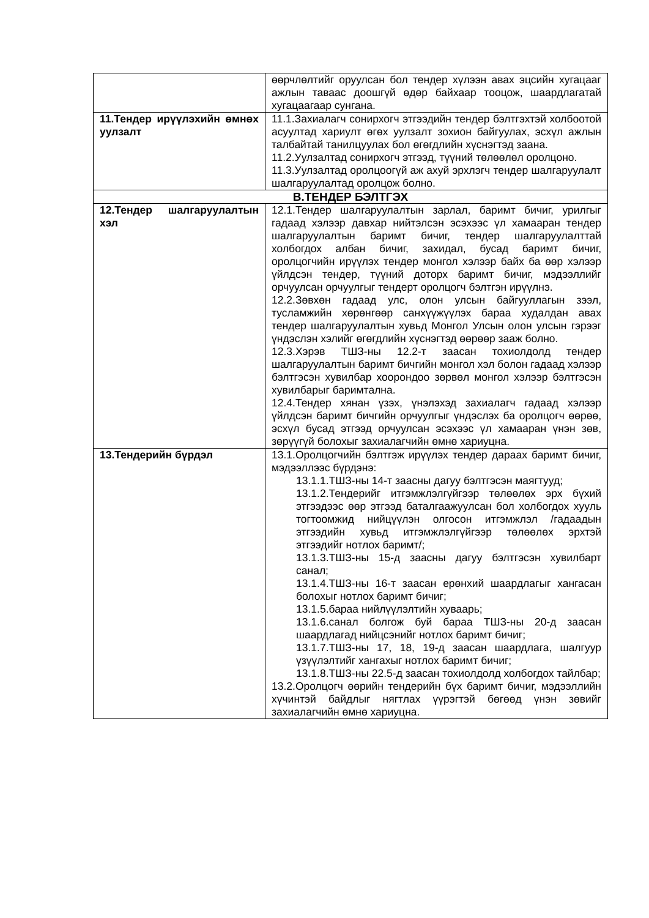| | өөрчлөлтийг оруулсан бол тендер хүлээн авах эцсийн хугацааг ажлын таваас доошгүй өдөр байхаар тооцож, шаардлагатай хугацаагаар сунгана. |
| 11.Тендер ирүүлэхийн өмнөх уулзалт | 11.1.Захиалагч сонирхогч этгээдийн тендер бэлтгэхтэй холбоотой асуултад хариулт өгөх уулзалт зохион байгуулах, эсхүл ажлын талбайтай танилцуулах бол өгөгдлийн хүснэгтэд заана. 11.2.Уулзалтад сонирхогч этгээд, түүний төлөөлөл оролцоно. 11.3.Уулзалтад оролцоогүй аж ахуй эрхлэгч тендер шалгаруулалт шалгаруулалтад оролцож болно. |
| В.ТЕНДЕР БЭЛТГЭХ | |
| 12.Тендер шалгаруулалтын хэл | 12.1.Тендер шалгаруулалтын зарлал, баримт бичиг, урилгыг гадаад хэлээр давхар нийтэлсэн эсэхээс үл хамааран тендер шалгаруулалтын баримт бичиг, тендер шалгаруулалттай холбогдох албан бичиг, захидал, бусад баримт бичиг, оролцогчийн ирүүлэх тендер монгол хэлээр байх ба өөр хэлээр үйлдсэн тендер, түүний доторх баримт бичиг, мэдээллийг орчуулсан орчуулгыг тендерт оролцогч бэлтгэн ирүүлнэ. 12.2.Зөвхөн гадаад улс, олон улсын байгууллагын зээл, тусламжийн хөрөнгөөр санхүүжүүлэх бараа худалдан авах тендер шалгаруулалтын хувьд Монгол Улсын олон улсын гэрээг үндэслэн хэлийг өгөгдлийн хүснэгтэд өөрөөр зааж болно. 12.3.Хэрэв ТШЗ-ны 12.2-т заасан тохиолдолд тендер шалгаруулалтын баримт бичгийн монгол хэл болон гадаад хэлээр бэлтгэсэн хувилбар хоорондоо зөрвөл монгол хэлээр бэлтгэсэн хувилбарыг баримтална. 12.4.Тендер хянан үзэх, үнэлэхэд захиалагч гадаад хэлээр үйлдсэн баримт бичгийн орчуулгыг үндэслэх ба оролцогч өөрөө, эсхүл бусад этгээд орчуулсан эсэхээс үл хамааран үнэн зөв, зөрүүгүй болохыг захиалагчийн өмнө хариуцна. |
| 13.Тендерийн бүрдэл | 13.1.Оролцогчийн бэлтгэж ирүүлэх тендер дараах баримт бичиг, мэдээллээс бүрдэнэ: 13.1.1.ТШЗ-ны 14-т заасны дагуу бэлтгэсэн маягтууд; 13.1.2.Тендерийг итгэмжлэлгүйгээр төлөөлөх эрх бүхий этгээдээс өөр этгээд баталгаажуулсан бол холбогдох хууль тогтоомжид нийцүүлэн олгосон итгэмжлэл /гадаадын этгээдийн хувьд итгэмжлэлгүйгээр төлөөлөх эрхтэй этгээдийг нотлох баримт/; 13.1.3.ТШЗ-ны 15-д заасны дагуу бэлтгэсэн хувилбарт санал; 13.1.4.ТШЗ-ны 16-т заасан ерөнхий шаардлагыг хангасан болохыг нотлох баримт бичиг; 13.1.5.бараа нийлүүлэлтийн хуваарь; 13.1.6.санал болгож буй бараа ТШЗ-ны 20-д заасан шаардлагад нийцсэнийг нотлох баримт бичиг; 13.1.7.ТШЗ-ны 17, 18, 19-д заасан шаардлага, шалгуур үзүүлэлтийг хангахыг нотлох баримт бичиг; 13.1.8.ТШЗ-ны 22.5-д заасан тохиолдолд холбогдох тайлбар; 13.2.Оролцогч өөрийн тендерийн бүх баримт бичиг, мэдээллийн хүчинтэй байдлыг нягтлах үүрэгтэй бөгөөд үнэн зөвийг захиалагчийн өмнө хариуцна. |